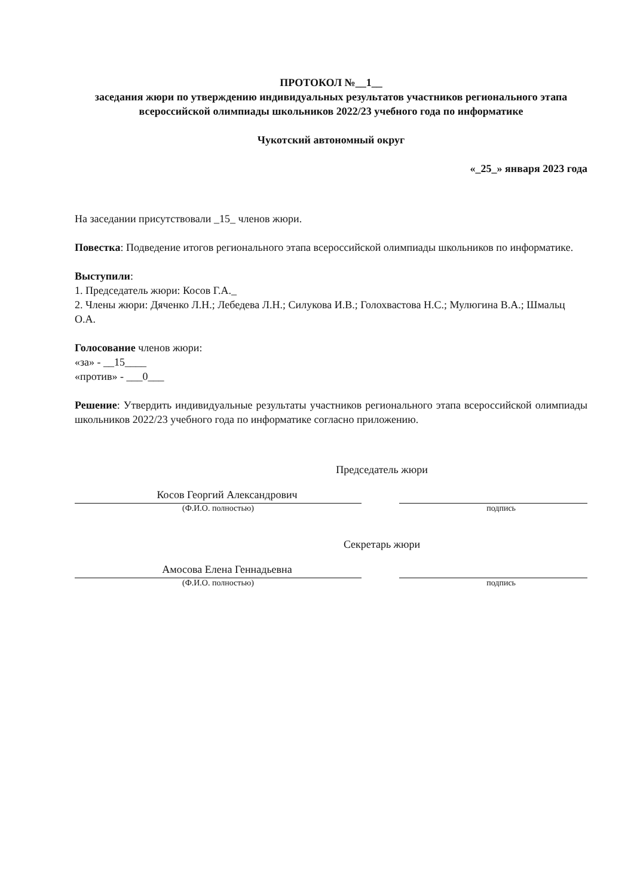ПРОТОКОЛ №__1__
заседания жюри по утверждению индивидуальных результатов участников регионального этапа всероссийской олимпиады школьников 2022/23 учебного года по информатике
Чукотский автономный округ
«_25_» января 2023 года
На заседании присутствовали _15_ членов жюри.
Повестка: Подведение итогов регионального этапа всероссийской олимпиады школьников по информатике.
Выступили:
1. Председатель жюри: Косов Г.А._
2. Члены жюри: Дяченко Л.Н.; Лебедева Л.Н.; Силукова И.В.; Голохвастова Н.С.; Мулюгина В.А.; Шмальц О.А.
Голосование членов жюри:
«за» - __15____
«против» - ___0___
Решение: Утвердить индивидуальные результаты участников регионального этапа всероссийской олимпиады школьников 2022/23 учебного года по информатике согласно приложению.
Председатель жюри
Косов Георгий Александрович
(Ф.И.О. полностью) подпись
Секретарь жюри
Амосова Елена Геннадьевна
(Ф.И.О. полностью) подпись